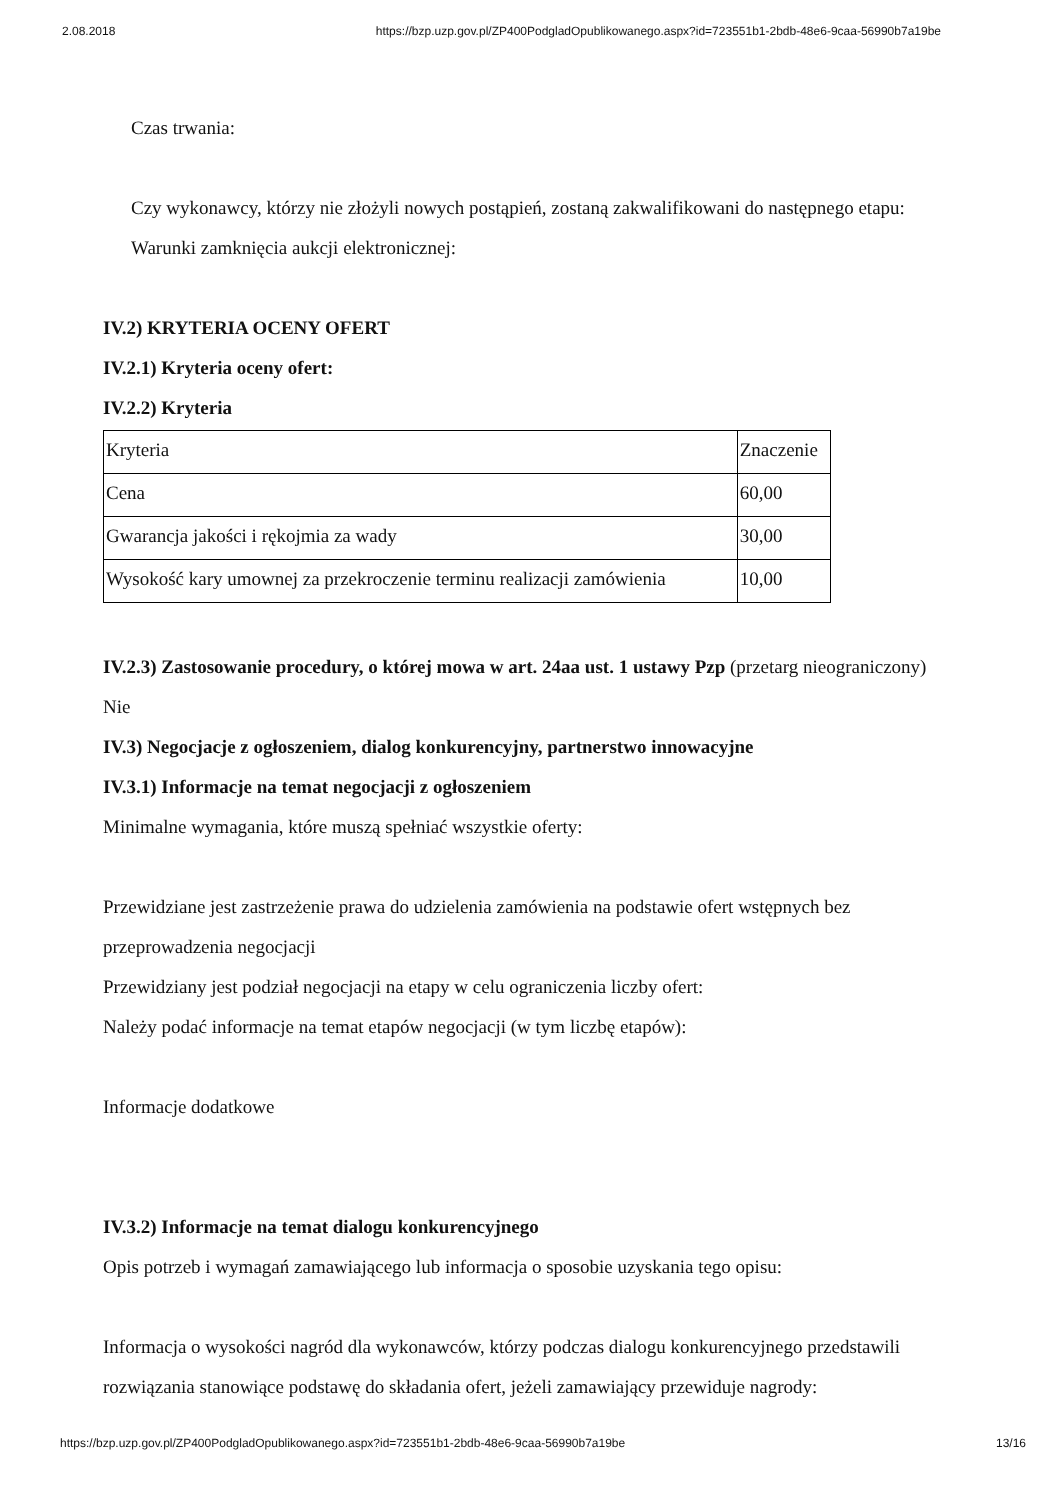2.08.2018 https://bzp.uzp.gov.pl/ZP400PodgladOpublikowanego.aspx?id=723551b1-2bdb-48e6-9caa-56990b7a19be
Czas trwania:
Czy wykonawcy, którzy nie złożyli nowych postąpień, zostaną zakwalifikowani do następnego etapu:
Warunki zamknięcia aukcji elektronicznej:
IV.2) KRYTERIA OCENY OFERT
IV.2.1) Kryteria oceny ofert:
IV.2.2) Kryteria
| Kryteria | Znaczenie |
| Cena | 60,00 |
| Gwarancja jakości i rękojmia za wady | 30,00 |
| Wysokość kary umownej za przekroczenie terminu realizacji zamówienia | 10,00 |
IV.2.3) Zastosowanie procedury, o której mowa w art. 24aa ust. 1 ustawy Pzp (przetarg nieograniczony)
Nie
IV.3) Negocjacje z ogłoszeniem, dialog konkurencyjny, partnerstwo innowacyjne
IV.3.1) Informacje na temat negocjacji z ogłoszeniem
Minimalne wymagania, które muszą spełniać wszystkie oferty:
Przewidziane jest zastrzeżenie prawa do udzielenia zamówienia na podstawie ofert wstępnych bez przeprowadzenia negocjacji
Przewidziany jest podział negocjacji na etapy w celu ograniczenia liczby ofert:
Należy podać informacje na temat etapów negocjacji (w tym liczbę etapów):
Informacje dodatkowe
IV.3.2) Informacje na temat dialogu konkurencyjnego
Opis potrzeb i wymagań zamawiającego lub informacja o sposobie uzyskania tego opisu:
Informacja o wysokości nagród dla wykonawców, którzy podczas dialogu konkurencyjnego przedstawili rozwiązania stanowiące podstawę do składania ofert, jeżeli zamawiający przewiduje nagrody:
https://bzp.uzp.gov.pl/ZP400PodgladOpublikowanego.aspx?id=723551b1-2bdb-48e6-9caa-56990b7a19be 13/16